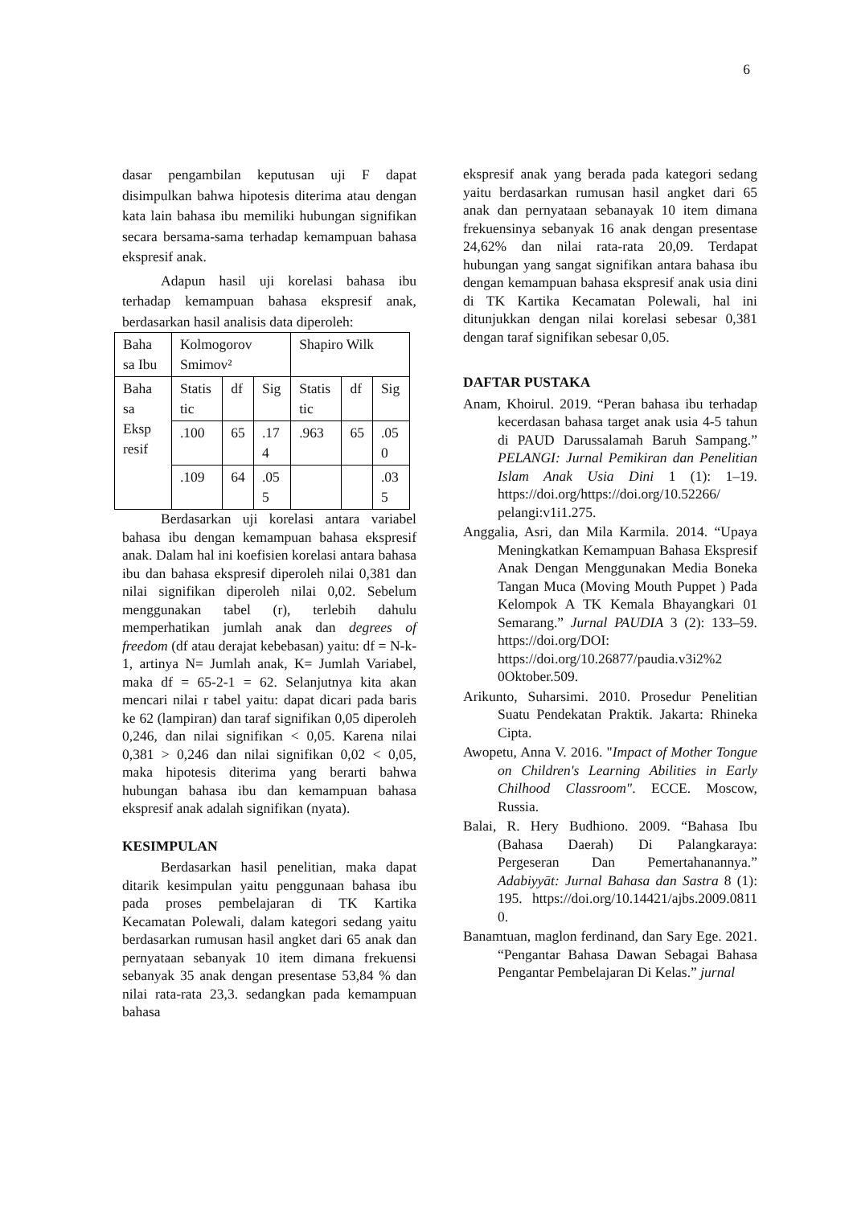6
dasar pengambilan keputusan uji F dapat disimpulkan bahwa hipotesis diterima atau dengan kata lain bahasa ibu memiliki hubungan signifikan secara bersama-sama terhadap kemampuan bahasa ekspresif anak.
Adapun hasil uji korelasi bahasa ibu terhadap kemampuan bahasa ekspresif anak, berdasarkan hasil analisis data diperoleh:
| Baha sa Ibu | Kolmogorov Smimov² | | | Shapiro Wilk | | |
| Baha sa Eksp resif | Statis tic | df | Sig | Statis tic | df | Sig |
| | .100 | 65 | .17 4 | .963 | 65 | .05 0 |
| | .109 | 64 | .05 5 | | | .03 5 |
Berdasarkan uji korelasi antara variabel bahasa ibu dengan kemampuan bahasa ekspresif anak. Dalam hal ini koefisien korelasi antara bahasa ibu dan bahasa ekspresif diperoleh nilai 0,381 dan nilai signifikan diperoleh nilai 0,02. Sebelum menggunakan tabel (r), terlebih dahulu memperhatikan jumlah anak dan degrees of freedom (df atau derajat kebebasan) yaitu: df = N-k-1, artinya N= Jumlah anak, K= Jumlah Variabel, maka df = 65-2-1 = 62. Selanjutnya kita akan mencari nilai r tabel yaitu: dapat dicari pada baris ke 62 (lampiran) dan taraf signifikan 0,05 diperoleh 0,246, dan nilai signifikan < 0,05. Karena nilai 0,381 > 0,246 dan nilai signifikan 0,02 < 0,05, maka hipotesis diterima yang berarti bahwa hubungan bahasa ibu dan kemampuan bahasa ekspresif anak adalah signifikan (nyata).
KESIMPULAN
Berdasarkan hasil penelitian, maka dapat ditarik kesimpulan yaitu penggunaan bahasa ibu pada proses pembelajaran di TK Kartika Kecamatan Polewali, dalam kategori sedang yaitu berdasarkan rumusan hasil angket dari 65 anak dan pernyataan sebanyak 10 item dimana frekuensi sebanyak 35 anak dengan presentase 53,84 % dan nilai rata-rata 23,3. sedangkan pada kemampuan bahasa
ekspresif anak yang berada pada kategori sedang yaitu berdasarkan rumusan hasil angket dari 65 anak dan pernyataan sebanayak 10 item dimana frekuensinya sebanyak 16 anak dengan presentase 24,62% dan nilai rata-rata 20,09. Terdapat hubungan yang sangat signifikan antara bahasa ibu dengan kemampuan bahasa ekspresif anak usia dini di TK Kartika Kecamatan Polewali, hal ini ditunjukkan dengan nilai korelasi sebesar 0,381 dengan taraf signifikan sebesar 0,05.
DAFTAR PUSTAKA
Anam, Khoirul. 2019. “Peran bahasa ibu terhadap kecerdasan bahasa target anak usia 4-5 tahun di PAUD Darussalamah Baruh Sampang.” PELANGI: Jurnal Pemikiran dan Penelitian Islam Anak Usia Dini 1 (1): 1–19. https://doi.org/https://doi.org/10.52266/ pelangi:v1i1.275.
Anggalia, Asri, dan Mila Karmila. 2014. “Upaya Meningkatkan Kemampuan Bahasa Ekspresif Anak Dengan Menggunakan Media Boneka Tangan Muca (Moving Mouth Puppet ) Pada Kelompok A TK Kemala Bhayangkari 01 Semarang.” Jurnal PAUDIA 3 (2): 133–59. https://doi.org/DOI: https://doi.org/10.26877/paudia.v3i2%2 0Oktober.509.
Arikunto, Suharsimi. 2010. Prosedur Penelitian Suatu Pendekatan Praktik. Jakarta: Rhineka Cipta.
Awopetu, Anna V. 2016. "Impact of Mother Tongue on Children's Learning Abilities in Early Chilhood Classroom". ECCE. Moscow, Russia.
Balai, R. Hery Budhiono. 2009. “Bahasa Ibu (Bahasa Daerah) Di Palangkaraya: Pergeseran Dan Pemertahanannya.” Adabiyyāt: Jurnal Bahasa dan Sastra 8 (1): 195. https://doi.org/10.14421/ajbs.2009.0811 0.
Banamtuan, maglon ferdinand, dan Sary Ege. 2021. “Pengantar Bahasa Dawan Sebagai Bahasa Pengantar Pembelajaran Di Kelas.” jurnal